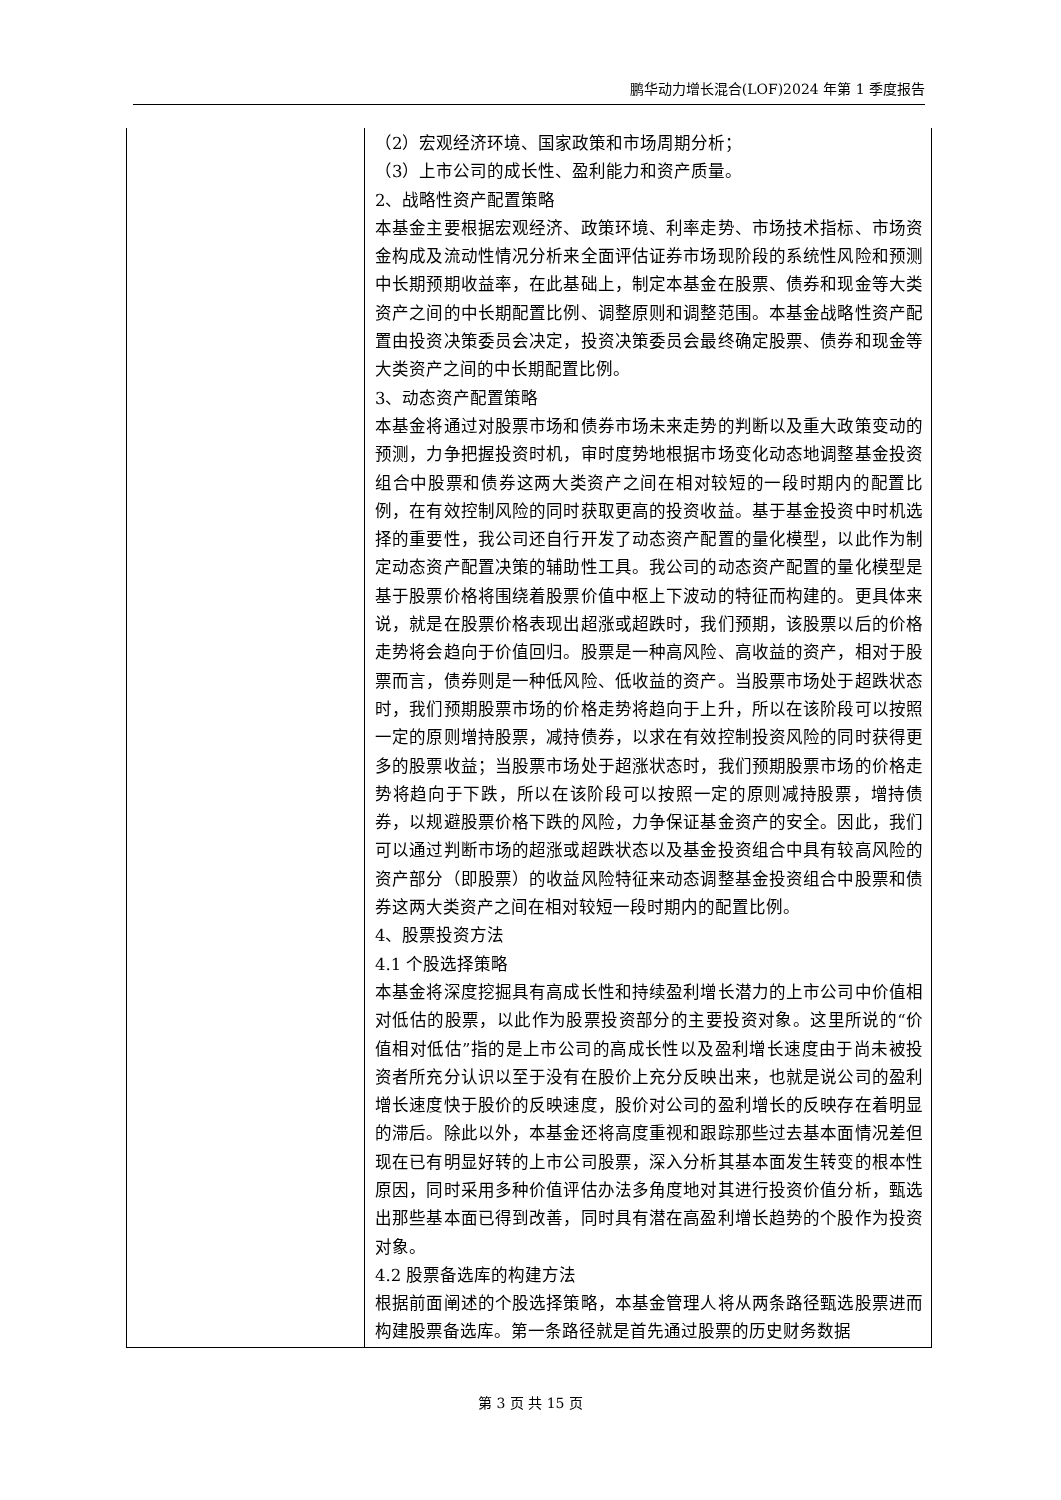鹏华动力增长混合(LOF)2024 年第 1 季度报告
| | （2）宏观经济环境、国家政策和市场周期分析； （3）上市公司的成长性、盈利能力和资产质量。 2、战略性资产配置策略 本基金主要根据宏观经济、政策环境、利率走势、市场技术指标、市场资金构成及流动性情况分析来全面评估证券市场现阶段的系统性风险和预测中长期预期收益率，在此基础上，制定本基金在股票、债券和现金等大类资产之间的中长期配置比例、调整原则和调整范围。本基金战略性资产配置由投资决策委员会决定，投资决策委员会最终确定股票、债券和现金等大类资产之间的中长期配置比例。 3、动态资产配置策略 本基金将通过对股票市场和债券市场未来走势的判断以及重大政策变动的预测，力争把握投资时机，审时度势地根据市场变化动态地调整基金投资组合中股票和债券这两大类资产之间在相对较短的一段时期内的配置比例，在有效控制风险的同时获取更高的投资收益。基于基金投资中时机选择的重要性，我公司还自行开发了动态资产配置的量化模型，以此作为制定动态资产配置决策的辅助性工具。我公司的动态资产配置的量化模型是基于股票价格将围绕着股票价值中枢上下波动的特征而构建的。更具体来说，就是在股票价格表现出超涨或超跌时，我们预期，该股票以后的价格走势将会趋向于价值回归。股票是一种高风险、高收益的资产，相对于股票而言，债券则是一种低风险、低收益的资产。当股票市场处于超跌状态时，我们预期股票市场的价格走势将趋向于上升，所以在该阶段可以按照一定的原则增持股票，减持债券，以求在有效控制投资风险的同时获得更多的股票收益；当股票市场处于超涨状态时，我们预期股票市场的价格走势将趋向于下跌，所以在该阶段可以按照一定的原则减持股票，增持债券，以规避股票价格下跌的风险，力争保证基金资产的安全。因此，我们可以通过判断市场的超涨或超跌状态以及基金投资组合中具有较高风险的资产部分（即股票）的收益风险特征来动态调整基金投资组合中股票和债券这两大类资产之间在相对较短一段时期内的配置比例。 4、股票投资方法 4.1 个股选择策略 本基金将深度挖掘具有高成长性和持续盈利增长潜力的上市公司中价值相对低估的股票，以此作为股票投资部分的主要投资对象。这里所说的“价值相对低估”指的是上市公司的高成长性以及盈利增长速度由于尚未被投资者所充分认识以至于没有在股价上充分反映出来，也就是说公司的盈利增长速度快于股价的反映速度，股价对公司的盈利增长的反映存在着明显的滞后。除此以外，本基金还将高度重视和跟踪那些过去基本面情况差但现在已有明显好转的上市公司股票，深入分析其基本面发生转变的根本性原因，同时采用多种价值评估办法多角度地对其进行投资价值分析，甄选出那些基本面已得到改善，同时具有潜在高盈利增长趋势的个股作为投资对象。 4.2 股票备选库的构建方法 根据前面阐述的个股选择策略，本基金管理人将从两条路径甄选股票进而构建股票备选库。第一条路径就是首先通过股票的历史财务数据 |
第 3 页 共 15 页